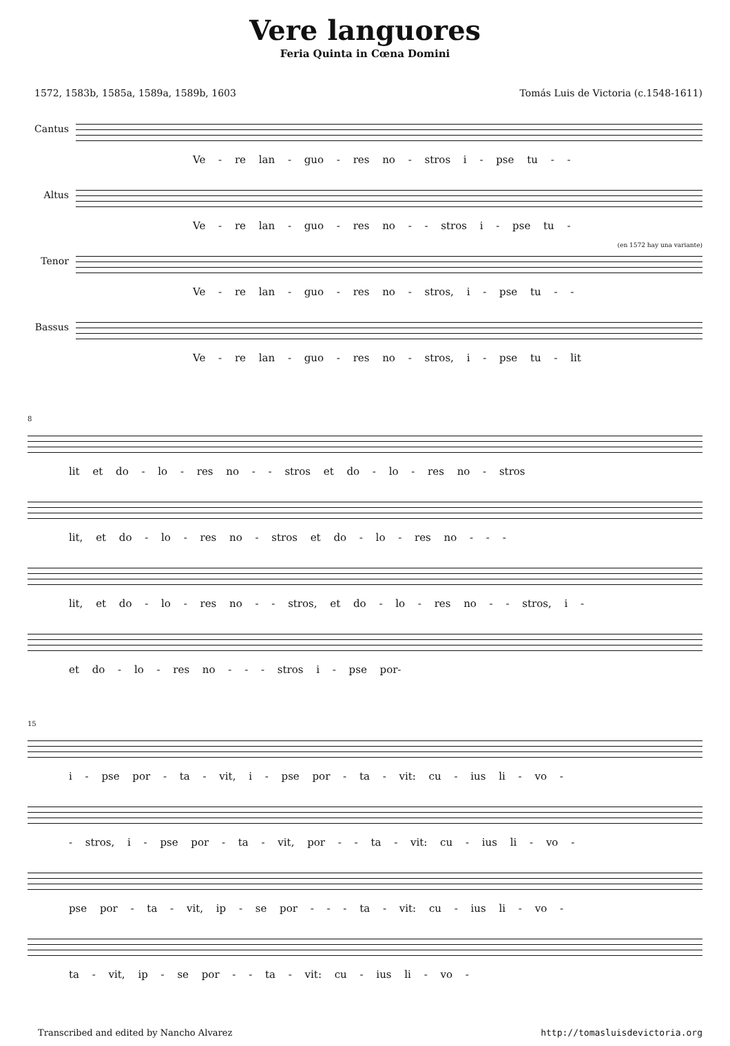Vere languores
Feria Quinta in Cœna Domini
1572, 1583b, 1585a, 1589a, 1589b, 1603 Tomás Luis de Victoria (c.1548-1611)
Cantus
Ve - re lan - guo - res no - stros i - pse tu - -
Altus
Ve - re lan - guo - res no - - stros i - pse tu -
Tenor
(en 1572 hay una variante)
Ve - re lan - guo - res no - stros, i - pse tu - -
Bassus
Ve - re lan - guo - res no - stros, i - pse tu - lit
8
lit et do - lo - res no - - stros et do - lo - res no - stros
lit, et do - lo - res no - stros et do - lo - res no - - -
lit, et do - lo - res no - - stros, et do - lo - res no - - stros, i -
et do - lo - res no - - - stros i - pse por-
15
i - pse por - ta - vit, i - pse por - ta - vit: cu - ius li - vo -
- stros, i - pse por - ta - vit, por - - ta - vit: cu - ius li - vo -
pse por - ta - vit, ip - se por - - - ta - vit: cu - ius li - vo -
ta - vit, ip - se por - - ta - vit: cu - ius li - vo -
Transcribed and edited by Nancho Alvarez http://tomasluisdevictoria.org